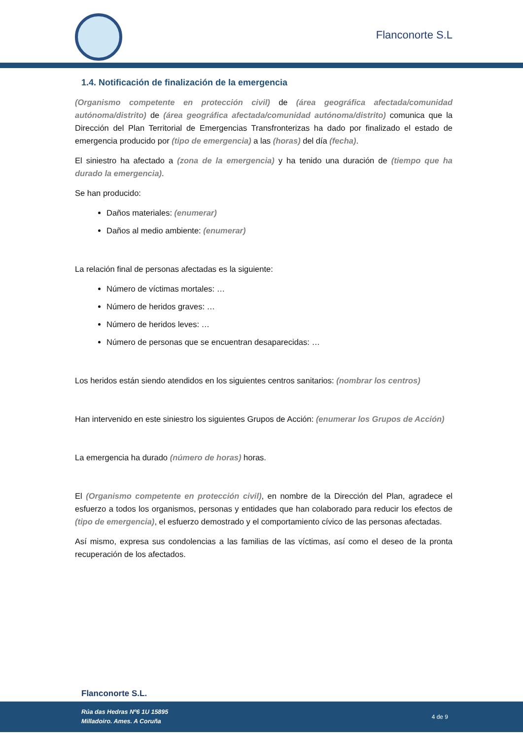Flanconorte S.L
1.4. Notificación de finalización de la emergencia
(Organismo competente en protección civil) de (área geográfica afectada/comunidad autónoma/distrito) de (área geográfica afectada/comunidad autónoma/distrito) comunica que la Dirección del Plan Territorial de Emergencias Transfronterizas ha dado por finalizado el estado de emergencia producido por (tipo de emergencia) a las (horas) del día (fecha).
El siniestro ha afectado a (zona de la emergencia) y ha tenido una duración de (tiempo que ha durado la emergencia).
Se han producido:
Daños materiales: (enumerar)
Daños al medio ambiente: (enumerar)
La relación final de personas afectadas es la siguiente:
Número de víctimas mortales: …
Número de heridos graves: …
Número de heridos leves: …
Número de personas que se encuentran desaparecidas: …
Los heridos están siendo atendidos en los siguientes centros sanitarios: (nombrar los centros)
Han intervenido en este siniestro los siguientes Grupos de Acción: (enumerar los Grupos de Acción)
La emergencia ha durado (número de horas) horas.
El (Organismo competente en protección civil), en nombre de la Dirección del Plan, agradece el esfuerzo a todos los organismos, personas y entidades que han colaborado para reducir los efectos de (tipo de emergencia), el esfuerzo demostrado y el comportamiento cívico de las personas afectadas.
Así mismo, expresa sus condolencias a las familias de las víctimas, así como el deseo de la pronta recuperación de los afectados.
Flanconorte S.L.
Rúa das Hedras Nº6 1U 15895
Milladoiro. Ames. A Coruña
4 de 9